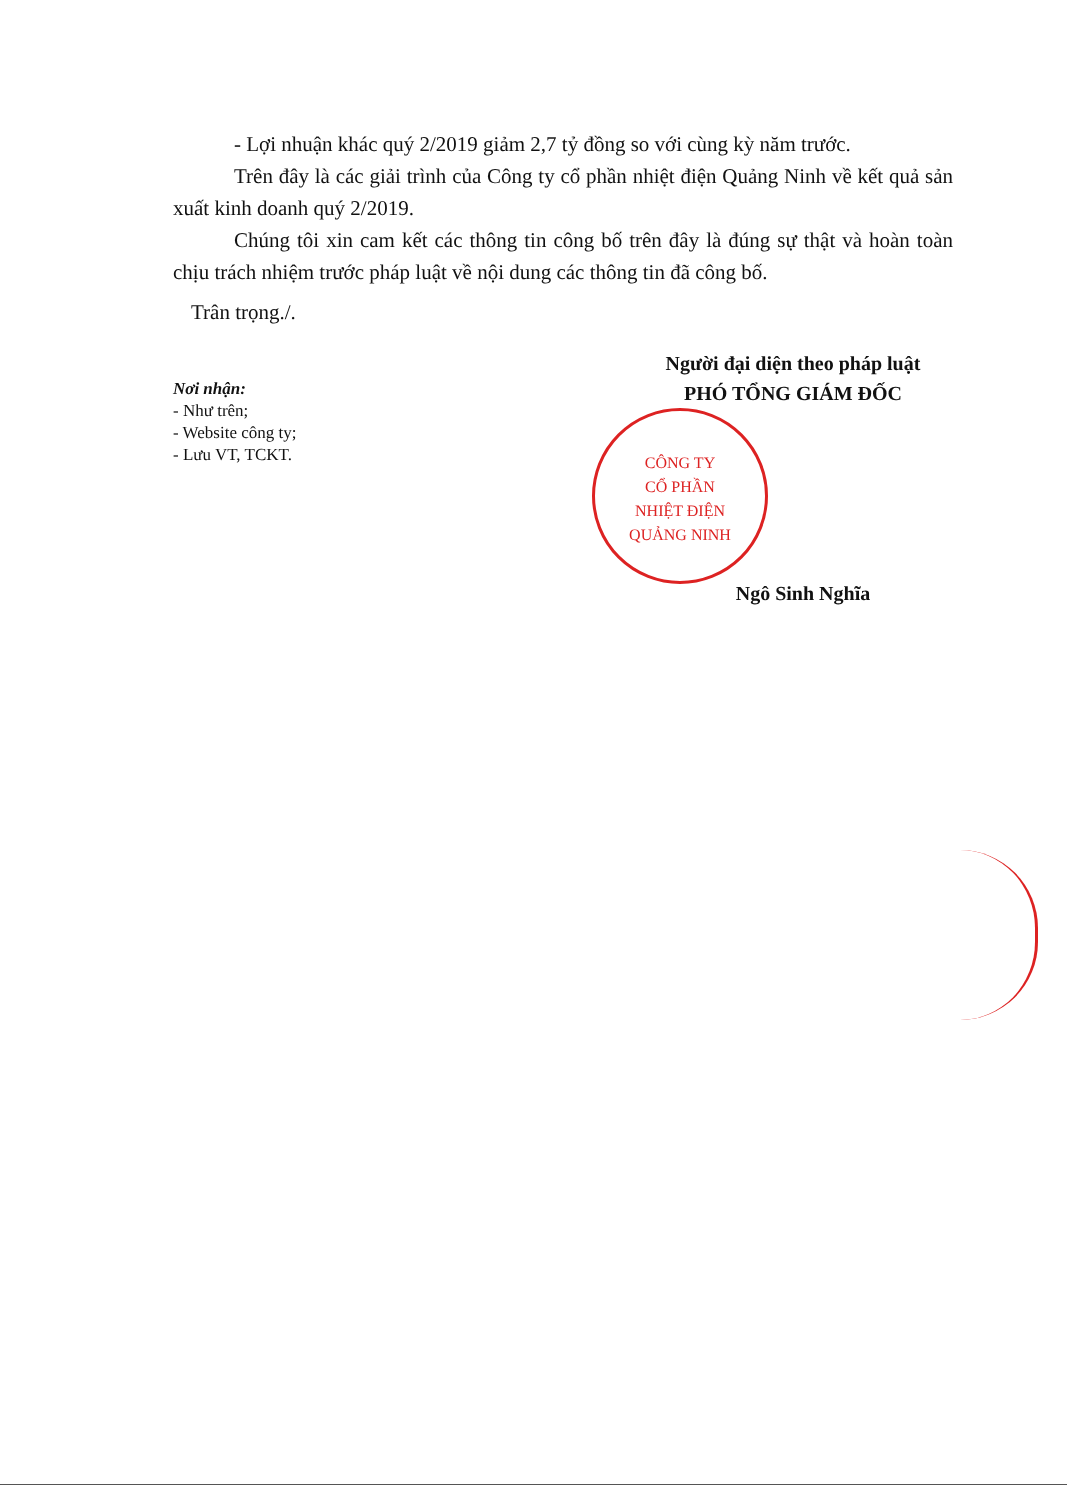- Lợi nhuận khác quý 2/2019 giảm 2,7 tỷ đồng so với cùng kỳ năm trước.
Trên đây là các giải trình của Công ty cổ phần nhiệt điện Quảng Ninh về kết quả sản xuất kinh doanh quý 2/2019.
Chúng tôi xin cam kết các thông tin công bố trên đây là đúng sự thật và hoàn toàn chịu trách nhiệm trước pháp luật về nội dung các thông tin đã công bố.
Trân trọng./.
Nơi nhận:
- Như trên;
- Website công ty;
- Lưu VT, TCKT.
Người đại diện theo pháp luật
PHÓ TỔNG GIÁM ĐỐC
Ngô Sinh Nghĩa
CÔNG TY
CỔ PHẦN
NHIỆT ĐIỆN
QUẢNG NINH